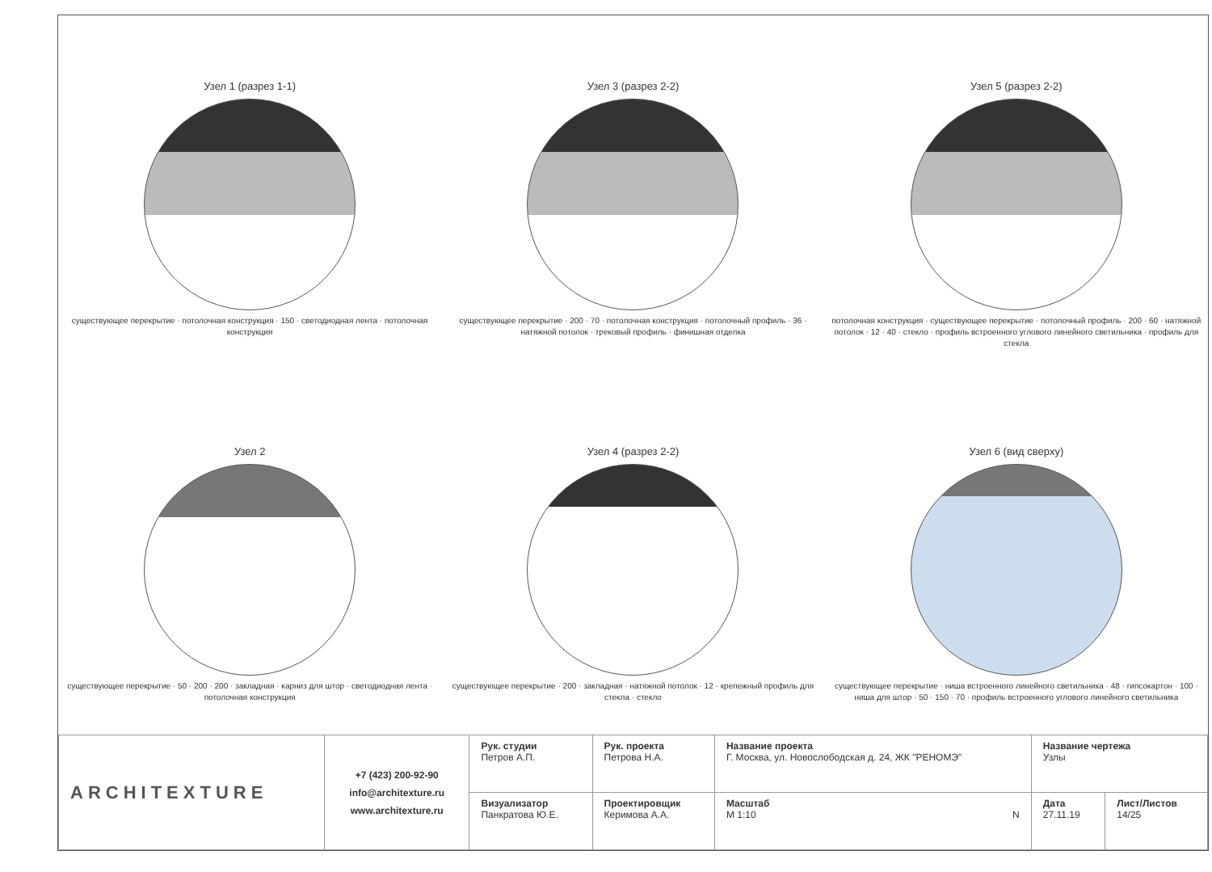Узел 1 (разрез 1-1)
существующее перекрытие · потолочная конструкция · 150 · светодиодная лента · потолочная конструкция
Узел 3 (разрез 2-2)
существующее перекрытие · 200 · 70 · потолочная конструкция · потолочный профиль · 36 · натяжной потолок · трековый профиль · финишная отделка
Узел 5 (разрез 2-2)
потолочная конструкция · существующее перекрытие · потолочный профиль · 200 · 60 · натяжной потолок · 12 · 40 · стекло · профиль встроенного углового линейного светильника · профиль для стекла
Узел 2
существующее перекрытие · 50 · 200 · 200 · закладная · карниз для штор · светодиодная лента · потолочная конструкция
Узел 4 (разрез 2-2)
существующее перекрытие · 200 · закладная · натяжной потолок · 12 · крепежный профиль для стекла · стекло
Узел 6 (вид сверху)
существующее перекрытие · ниша встроенного линейного светильника · 48 · гипсокартон · 100 · ниша для штор · 50 · 150 · 70 · профиль встроенного углового линейного светильника
| ARCHITEXTURE | +7 (423) 200-92-90 info@architexture.ru www.architexture.ru | Рук. студии Петров А.П. | Рук. проекта Петрова Н.А. | Название проекта Г. Москва, ул. Новослободская д. 24, ЖК "РЕНОМЭ" | Название чертежа Узлы | |
| | | Визуализатор Панкратова Ю.Е. | Проектировщик Керимова А.А. | Масштаб М 1:10 N | Дата 27.11.19 | Лист/Листов 14/25 |